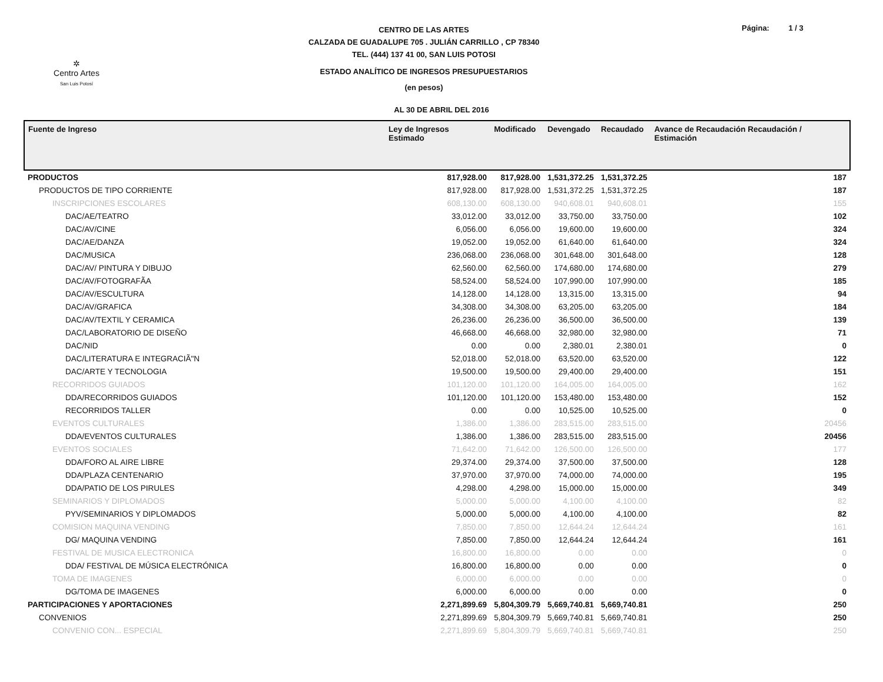✲
Centro Artes
San Luis Potosí
CENTRO DE LAS ARTES
CALZADA DE GUADALUPE 705 . JULIÁN CARRILLO , CP 78340
TEL. (444) 137 41 00, SAN LUIS POTOSI
ESTADO ANALÍTICO DE INGRESOS PRESUPUESTARIOS
(en pesos)
Página: 1 / 3
AL 30 DE ABRIL DEL 2016
| Fuente de Ingreso | Ley de Ingresos Estimado | Modificado | Devengado | Recaudado | Avance de Recaudación Recaudación / Estimación |
| --- | --- | --- | --- | --- | --- |
| PRODUCTOS | 817,928.00 | 817,928.00 | 1,531,372.25 | 1,531,372.25 | 187 |
| PRODUCTOS DE TIPO CORRIENTE | 817,928.00 | 817,928.00 | 1,531,372.25 | 1,531,372.25 | 187 |
| INSCRIPCIONES ESCOLARES | 608,130.00 | 608,130.00 | 940,608.01 | 940,608.01 | 155 |
| DAC/AE/TEATRO | 33,012.00 | 33,012.00 | 33,750.00 | 33,750.00 | 102 |
| DAC/AV/CINE | 6,056.00 | 6,056.00 | 19,600.00 | 19,600.00 | 324 |
| DAC/AE/DANZA | 19,052.00 | 19,052.00 | 61,640.00 | 61,640.00 | 324 |
| DAC/MUSICA | 236,068.00 | 236,068.00 | 301,648.00 | 301,648.00 | 128 |
| DAC/AV/ PINTURA Y DIBUJO | 62,560.00 | 62,560.00 | 174,680.00 | 174,680.00 | 279 |
| DAC/AV/FOTOGRAFÃA | 58,524.00 | 58,524.00 | 107,990.00 | 107,990.00 | 185 |
| DAC/AV/ESCULTURA | 14,128.00 | 14,128.00 | 13,315.00 | 13,315.00 | 94 |
| DAC/AV/GRAFICA | 34,308.00 | 34,308.00 | 63,205.00 | 63,205.00 | 184 |
| DAC/AV/TEXTIL Y CERAMICA | 26,236.00 | 26,236.00 | 36,500.00 | 36,500.00 | 139 |
| DAC/LABORATORIO DE DISEÑO | 46,668.00 | 46,668.00 | 32,980.00 | 32,980.00 | 71 |
| DAC/NID | 0.00 | 0.00 | 2,380.01 | 2,380.01 | 0 |
| DAC/LITERATURA E INTEGRACIÃ"N | 52,018.00 | 52,018.00 | 63,520.00 | 63,520.00 | 122 |
| DAC/ARTE Y TECNOLOGIA | 19,500.00 | 19,500.00 | 29,400.00 | 29,400.00 | 151 |
| RECORRIDOS GUIADOS | 101,120.00 | 101,120.00 | 164,005.00 | 164,005.00 | 162 |
| DDA/RECORRIDOS GUIADOS | 101,120.00 | 101,120.00 | 153,480.00 | 153,480.00 | 152 |
| RECORRIDOS TALLER | 0.00 | 0.00 | 10,525.00 | 10,525.00 | 0 |
| EVENTOS CULTURALES | 1,386.00 | 1,386.00 | 283,515.00 | 283,515.00 | 20456 |
| DDA/EVENTOS CULTURALES | 1,386.00 | 1,386.00 | 283,515.00 | 283,515.00 | 20456 |
| EVENTOS SOCIALES | 71,642.00 | 71,642.00 | 126,500.00 | 126,500.00 | 177 |
| DDA/FORO AL AIRE LIBRE | 29,374.00 | 29,374.00 | 37,500.00 | 37,500.00 | 128 |
| DDA/PLAZA CENTENARIO | 37,970.00 | 37,970.00 | 74,000.00 | 74,000.00 | 195 |
| DDA/PATIO DE LOS PIRULES | 4,298.00 | 4,298.00 | 15,000.00 | 15,000.00 | 349 |
| SEMINARIOS Y DIPLOMADOS | 5,000.00 | 5,000.00 | 4,100.00 | 4,100.00 | 82 |
| PYV/SEMINARIOS Y DIPLOMADOS | 5,000.00 | 5,000.00 | 4,100.00 | 4,100.00 | 82 |
| COMISION MAQUINA VENDING | 7,850.00 | 7,850.00 | 12,644.24 | 12,644.24 | 161 |
| DG/ MAQUINA VENDING | 7,850.00 | 7,850.00 | 12,644.24 | 12,644.24 | 161 |
| FESTIVAL DE MUSICA ELECTRONICA | 16,800.00 | 16,800.00 | 0.00 | 0.00 | 0 |
| DDA/ FESTIVAL DE MÚSICA ELECTRÓNICA | 16,800.00 | 16,800.00 | 0.00 | 0.00 | 0 |
| TOMA DE IMAGENES | 6,000.00 | 6,000.00 | 0.00 | 0.00 | 0 |
| DG/TOMA DE IMAGENES | 6,000.00 | 6,000.00 | 0.00 | 0.00 | 0 |
| PARTICIPACIONES Y APORTACIONES | 2,271,899.69 | 5,804,309.79 | 5,669,740.81 | 5,669,740.81 | 250 |
| CONVENIOS | 2,271,899.69 | 5,804,309.79 | 5,669,740.81 | 5,669,740.81 | 250 |
| CONVENIO CON... ESPECIAL | 2,271,899.69 | 5,804,309.79 | 5,669,740.81 | 5,669,740.81 | 250 |